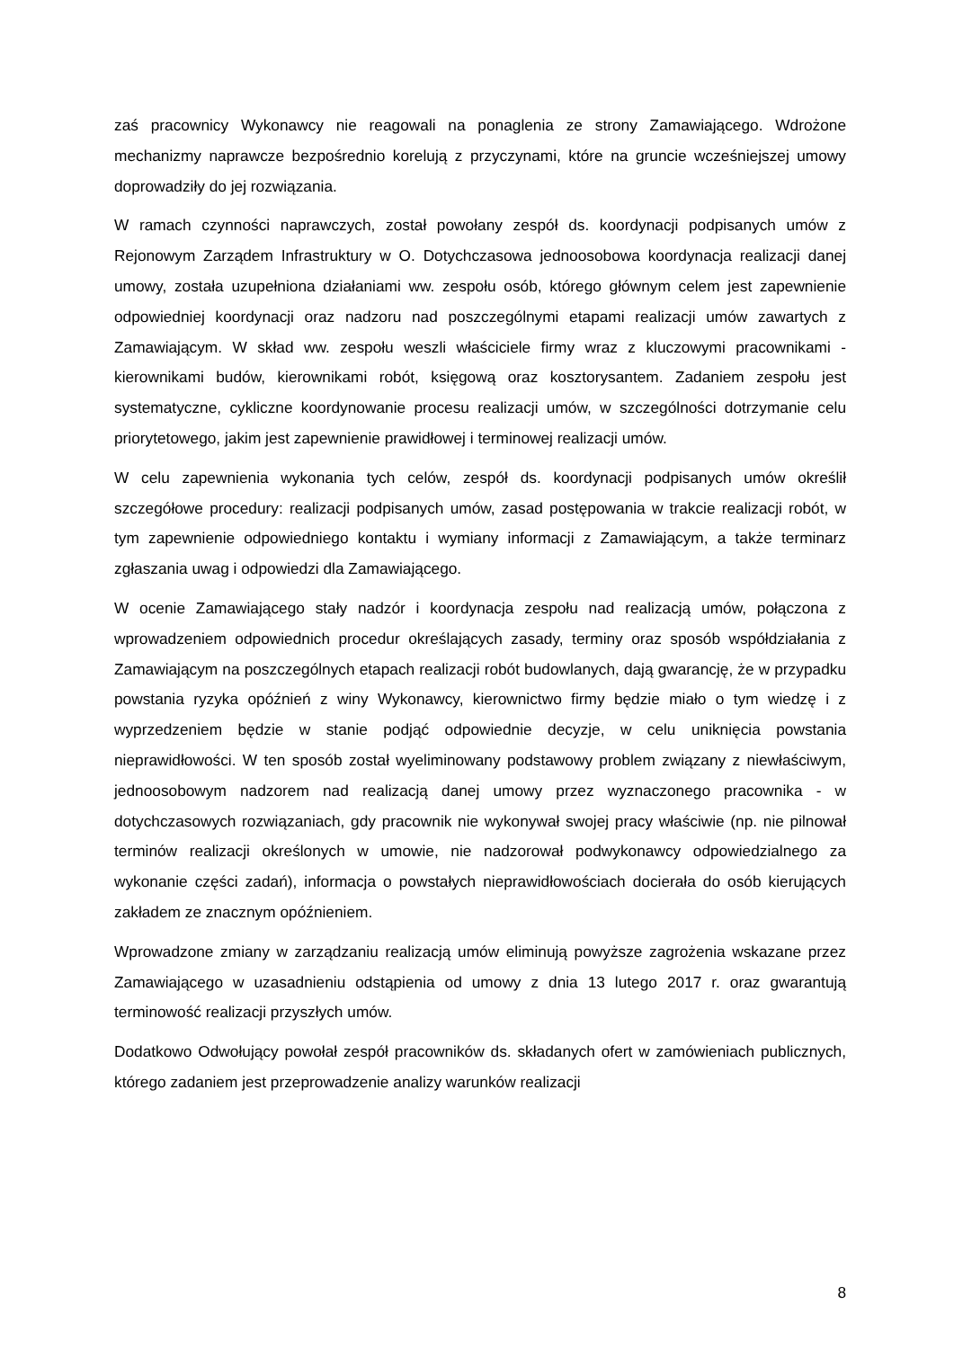zaś pracownicy Wykonawcy nie reagowali na ponaglenia ze strony Zamawiającego. Wdrożone mechanizmy naprawcze bezpośrednio korelują z przyczynami, które na gruncie wcześniejszej umowy doprowadziły do jej rozwiązania.
W ramach czynności naprawczych, został powołany zespół ds. koordynacji podpisanych umów z Rejonowym Zarządem Infrastruktury w O. Dotychczasowa jednoosobowa koordynacja realizacji danej umowy, została uzupełniona działaniami ww. zespołu osób, którego głównym celem jest zapewnienie odpowiedniej koordynacji oraz nadzoru nad poszczególnymi etapami realizacji umów zawartych z Zamawiającym. W skład ww. zespołu weszli właściciele firmy wraz z kluczowymi pracownikami - kierownikami budów, kierownikami robót, księgową oraz kosztorysantem. Zadaniem zespołu jest systematyczne, cykliczne koordynowanie procesu realizacji umów, w szczególności dotrzymanie celu priorytetowego, jakim jest zapewnienie prawidłowej i terminowej realizacji umów.
W celu zapewnienia wykonania tych celów, zespół ds. koordynacji podpisanych umów określił szczegółowe procedury: realizacji podpisanych umów, zasad postępowania w trakcie realizacji robót, w tym zapewnienie odpowiedniego kontaktu i wymiany informacji z Zamawiającym, a także terminarz zgłaszania uwag i odpowiedzi dla Zamawiającego.
W ocenie Zamawiającego stały nadzór i koordynacja zespołu nad realizacją umów, połączona z wprowadzeniem odpowiednich procedur określających zasady, terminy oraz sposób współdziałania z Zamawiającym na poszczególnych etapach realizacji robót budowlanych, dają gwarancję, że w przypadku powstania ryzyka opóźnień z winy Wykonawcy, kierownictwo firmy będzie miało o tym wiedzę i z wyprzedzeniem będzie w stanie podjąć odpowiednie decyzje, w celu uniknięcia powstania nieprawidłowości. W ten sposób został wyeliminowany podstawowy problem związany z niewłaściwym, jednoosobowym nadzorem nad realizacją danej umowy przez wyznaczonego pracownika - w dotychczasowych rozwiązaniach, gdy pracownik nie wykonywał swojej pracy właściwie (np. nie pilnował terminów realizacji określonych w umowie, nie nadzorował podwykonawcy odpowiedzialnego za wykonanie części zadań), informacja o powstałych nieprawidłowościach docierała do osób kierujących zakładem ze znacznym opóźnieniem.
Wprowadzone zmiany w zarządzaniu realizacją umów eliminują powyższe zagrożenia wskazane przez Zamawiającego w uzasadnieniu odstąpienia od umowy z dnia 13 lutego 2017 r. oraz gwarantują terminowość realizacji przyszłych umów.
Dodatkowo Odwołujący powołał zespół pracowników ds. składanych ofert w zamówieniach publicznych, którego zadaniem jest przeprowadzenie analizy warunków realizacji
8